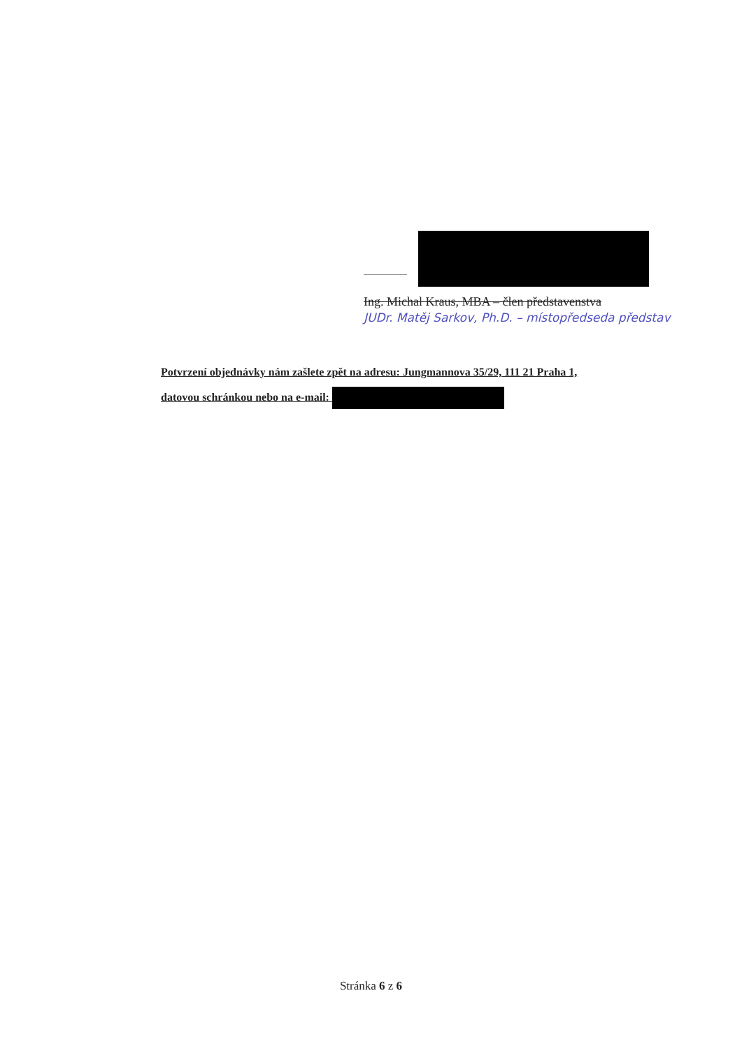Ing. Michal Kraus, MBA – člen představenstva
JUDr. Matěj Sarkov, Ph.D. – místopředseda představ
Potvrzení objednávky nám zašlete zpět na adresu: Jungmannova 35/29, 111 21 Praha 1,
datovou schránkou nebo na e-mail:
Stránka 6 z 6